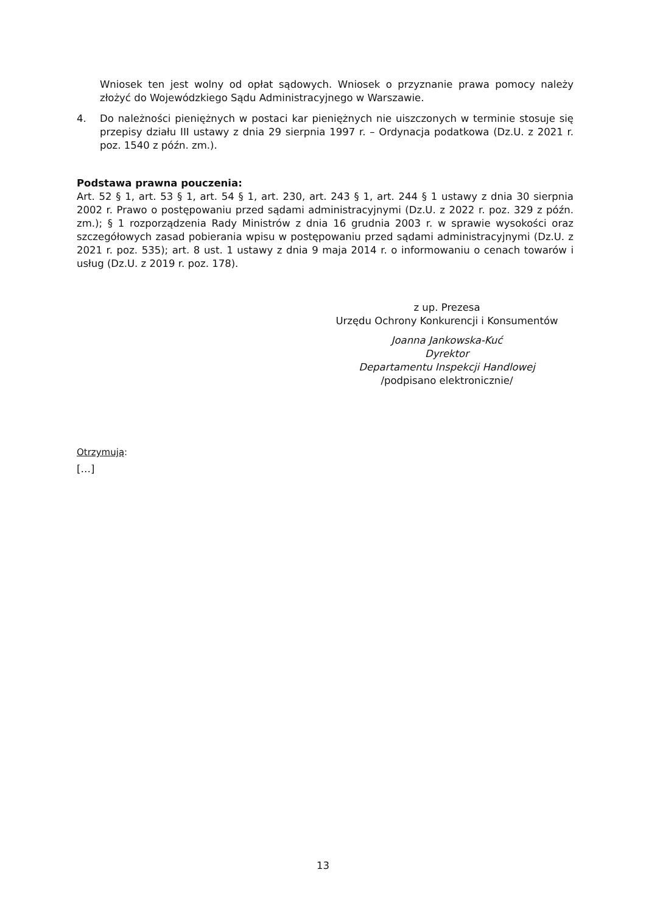Wniosek ten jest wolny od opłat sądowych. Wniosek o przyznanie prawa pomocy należy złożyć do Wojewódzkiego Sądu Administracyjnego w Warszawie.
4. Do należności pieniężnych w postaci kar pieniężnych nie uiszczonych w terminie stosuje się przepisy działu III ustawy z dnia 29 sierpnia 1997 r. – Ordynacja podatkowa (Dz.U. z 2021 r. poz. 1540 z późn. zm.).
Podstawa prawna pouczenia:
Art. 52 § 1, art. 53 § 1, art. 54 § 1, art. 230, art. 243 § 1, art. 244 § 1 ustawy z dnia 30 sierpnia 2002 r. Prawo o postępowaniu przed sądami administracyjnymi (Dz.U. z 2022 r. poz. 329 z późn. zm.); § 1 rozporządzenia Rady Ministrów z dnia 16 grudnia 2003 r. w sprawie wysokości oraz szczegółowych zasad pobierania wpisu w postępowaniu przed sądami administracyjnymi (Dz.U. z 2021 r. poz. 535); art. 8 ust. 1 ustawy z dnia 9 maja 2014 r. o informowaniu o cenach towarów i usług (Dz.U. z 2019 r. poz. 178).
z up. Prezesa
Urzędu Ochrony Konkurencji i Konsumentów
Joanna Jankowska-Kuć
Dyrektor
Departamentu Inspekcji Handlowej
/podpisano elektronicznie/
Otrzymują:
[…]
13